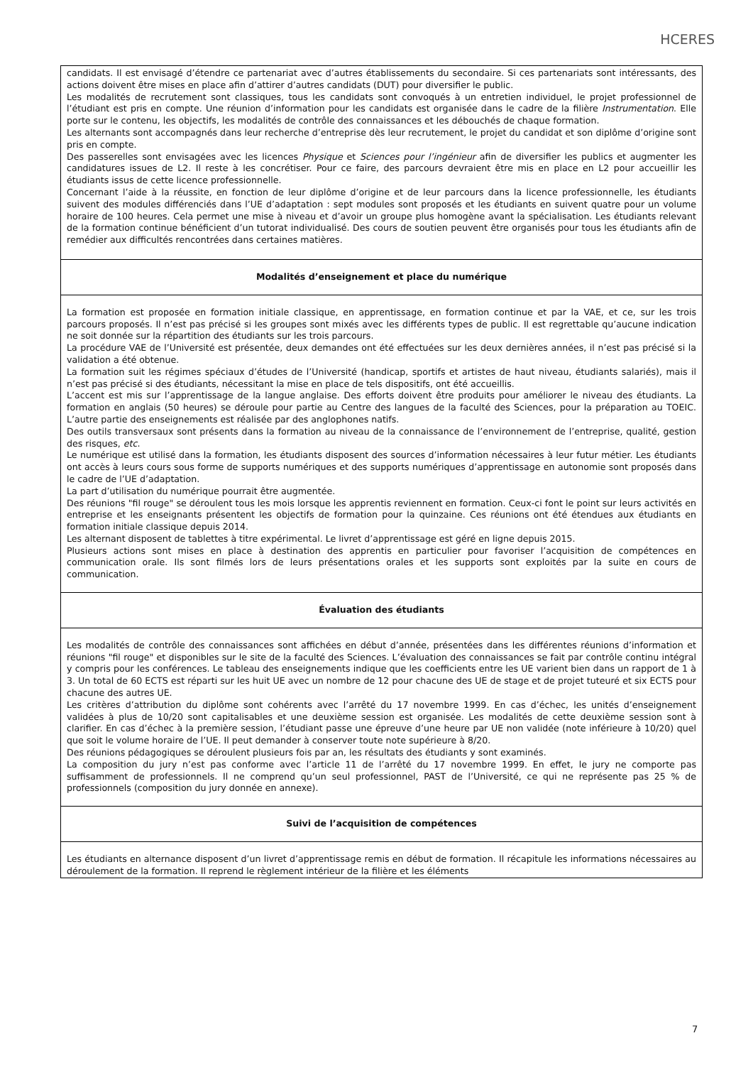HCERES
| candidats. Il est envisagé d’étendre ce partenariat avec d’autres établissements du secondaire. Si ces partenariats sont intéressants, des actions doivent être mises en place afin d’attirer d’autres candidats (DUT) pour diversifier le public. Les modalités de recrutement sont classiques, tous les candidats sont convoqués à un entretien individuel, le projet professionnel de l’étudiant est pris en compte. Une réunion d’information pour les candidats est organisée dans le cadre de la filière Instrumentation . Elle porte sur le contenu, les objectifs, les modalités de contrôle des connaissances et les débouchés de chaque formation. Les alternants sont accompagnés dans leur recherche d’entreprise dès leur recrutement, le projet du candidat et son diplôme d’origine sont pris en compte. Des passerelles sont envisagées avec les licences Physique et Sciences pour l’ingénieur afin de diversifier les publics et augmenter les candidatures issues de L2. Il reste à les concrétiser. Pour ce faire, des parcours devraient être mis en place en L2 pour accueillir les étudiants issus de cette licence professionnelle. Concernant l’aide à la réussite, en fonction de leur diplôme d’origine et de leur parcours dans la licence professionnelle, les étudiants suivent des modules différenciés dans l’UE d’adaptation : sept modules sont proposés et les étudiants en suivent quatre pour un volume horaire de 100 heures. Cela permet une mise à niveau et d’avoir un groupe plus homogène avant la spécialisation. Les étudiants relevant de la formation continue bénéficient d’un tutorat individualisé. Des cours de soutien peuvent être organisés pour tous les étudiants afin de remédier aux difficultés rencontrées dans certaines matières. |
| Modalités d’enseignement et place du numérique |
| La formation est proposée en formation initiale classique, en apprentissage, en formation continue et par la VAE, et ce, sur les trois parcours proposés. Il n’est pas précisé si les groupes sont mixés avec les différents types de public. Il est regrettable qu’aucune indication ne soit donnée sur la répartition des étudiants sur les trois parcours. La procédure VAE de l’Université est présentée, deux demandes ont été effectuées sur les deux dernières années, il n’est pas précisé si la validation a été obtenue. La formation suit les régimes spéciaux d’études de l’Université (handicap, sportifs et artistes de haut niveau, étudiants salariés), mais il n’est pas précisé si des étudiants, nécessitant la mise en place de tels dispositifs, ont été accueillis. L’accent est mis sur l’apprentissage de la langue anglaise. Des efforts doivent être produits pour améliorer le niveau des étudiants. La formation en anglais (50 heures) se déroule pour partie au Centre des langues de la faculté des Sciences, pour la préparation au TOEIC. L’autre partie des enseignements est réalisée par des anglophones natifs. Des outils transversaux sont présents dans la formation au niveau de la connaissance de l’environnement de l’entreprise, qualité, gestion des risques, etc . Le numérique est utilisé dans la formation, les étudiants disposent des sources d’information nécessaires à leur futur métier. Les étudiants ont accès à leurs cours sous forme de supports numériques et des supports numériques d’apprentissage en autonomie sont proposés dans le cadre de l’UE d’adaptation. La part d’utilisation du numérique pourrait être augmentée. Des réunions "fil rouge" se déroulent tous les mois lorsque les apprentis reviennent en formation. Ceux-ci font le point sur leurs activités en entreprise et les enseignants présentent les objectifs de formation pour la quinzaine. Ces réunions ont été étendues aux étudiants en formation initiale classique depuis 2014. Les alternant disposent de tablettes à titre expérimental. Le livret d’apprentissage est géré en ligne depuis 2015. Plusieurs actions sont mises en place à destination des apprentis en particulier pour favoriser l’acquisition de compétences en communication orale. Ils sont filmés lors de leurs présentations orales et les supports sont exploités par la suite en cours de communication. |
| Évaluation des étudiants |
| Les modalités de contrôle des connaissances sont affichées en début d’année, présentées dans les différentes réunions d’information et réunions "fil rouge" et disponibles sur le site de la faculté des Sciences. L’évaluation des connaissances se fait par contrôle continu intégral y compris pour les conférences. Le tableau des enseignements indique que les coefficients entre les UE varient bien dans un rapport de 1 à 3. Un total de 60 ECTS est réparti sur les huit UE avec un nombre de 12 pour chacune des UE de stage et de projet tuteuré et six ECTS pour chacune des autres UE. Les critères d’attribution du diplôme sont cohérents avec l’arrêté du 17 novembre 1999. En cas d’échec, les unités d’enseignement validées à plus de 10/20 sont capitalisables et une deuxième session est organisée. Les modalités de cette deuxième session sont à clarifier. En cas d’échec à la première session, l’étudiant passe une épreuve d’une heure par UE non validée (note inférieure à 10/20) quel que soit le volume horaire de l’UE. Il peut demander à conserver toute note supérieure à 8/20. Des réunions pédagogiques se déroulent plusieurs fois par an, les résultats des étudiants y sont examinés. La composition du jury n’est pas conforme avec l’article 11 de l’arrêté du 17 novembre 1999. En effet, le jury ne comporte pas suffisamment de professionnels. Il ne comprend qu’un seul professionnel, PAST de l’Université, ce qui ne représente pas 25 % de professionnels (composition du jury donnée en annexe). |
| Suivi de l’acquisition de compétences |
| Les étudiants en alternance disposent d’un livret d’apprentissage remis en début de formation. Il récapitule les informations nécessaires au déroulement de la formation. Il reprend le règlement intérieur de la filière et les éléments |
7